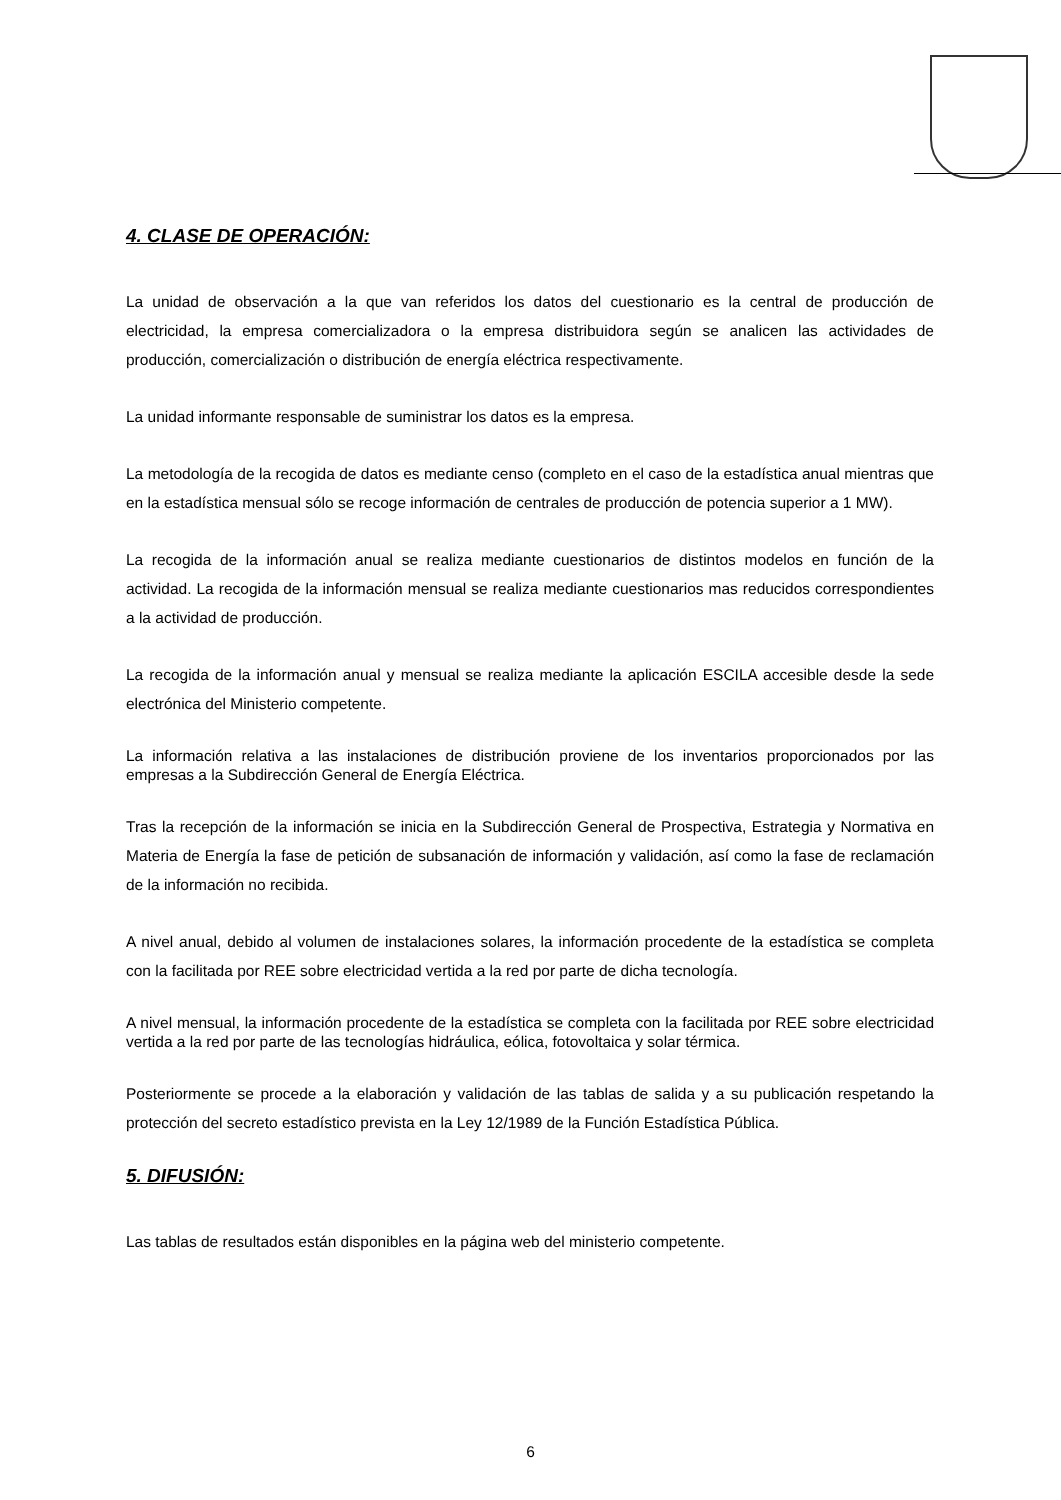4. CLASE DE OPERACIÓN:
La unidad de observación a la que van referidos los datos del cuestionario es la central de producción de electricidad, la empresa comercializadora o la empresa distribuidora según se analicen las actividades de producción, comercialización o distribución de energía eléctrica respectivamente.
La unidad informante responsable de suministrar los datos es la empresa.
La metodología de la recogida de datos es mediante censo (completo en el caso de la estadística anual mientras que en la estadística mensual sólo se recoge información de centrales de producción de potencia superior a 1 MW).
La recogida de la información anual se realiza mediante cuestionarios de distintos modelos en función de la actividad. La recogida de la información mensual se realiza mediante cuestionarios mas reducidos correspondientes a la actividad de producción.
La recogida de la información anual y mensual se realiza mediante la aplicación ESCILA accesible desde la sede electrónica del Ministerio competente.
La información relativa a las instalaciones de distribución proviene de los inventarios proporcionados por las empresas a la Subdirección General de Energía Eléctrica.
Tras la recepción de la información se inicia en la Subdirección General de Prospectiva, Estrategia y Normativa en Materia de Energía la fase de petición de subsanación de información y validación, así como la fase de reclamación de la información no recibida.
A nivel anual, debido al volumen de instalaciones solares, la información procedente de la estadística se completa con la facilitada por REE sobre electricidad vertida a la red por parte de dicha tecnología.
A nivel mensual, la información procedente de la estadística se completa con la facilitada por REE sobre electricidad vertida a la red por parte de las tecnologías hidráulica, eólica, fotovoltaica y solar térmica.
Posteriormente se procede a la elaboración y validación de las tablas de salida y a su publicación respetando la protección del secreto estadístico prevista en la Ley 12/1989 de la Función Estadística Pública.
5. DIFUSIÓN:
Las tablas de resultados están disponibles en la página web del ministerio competente.
6